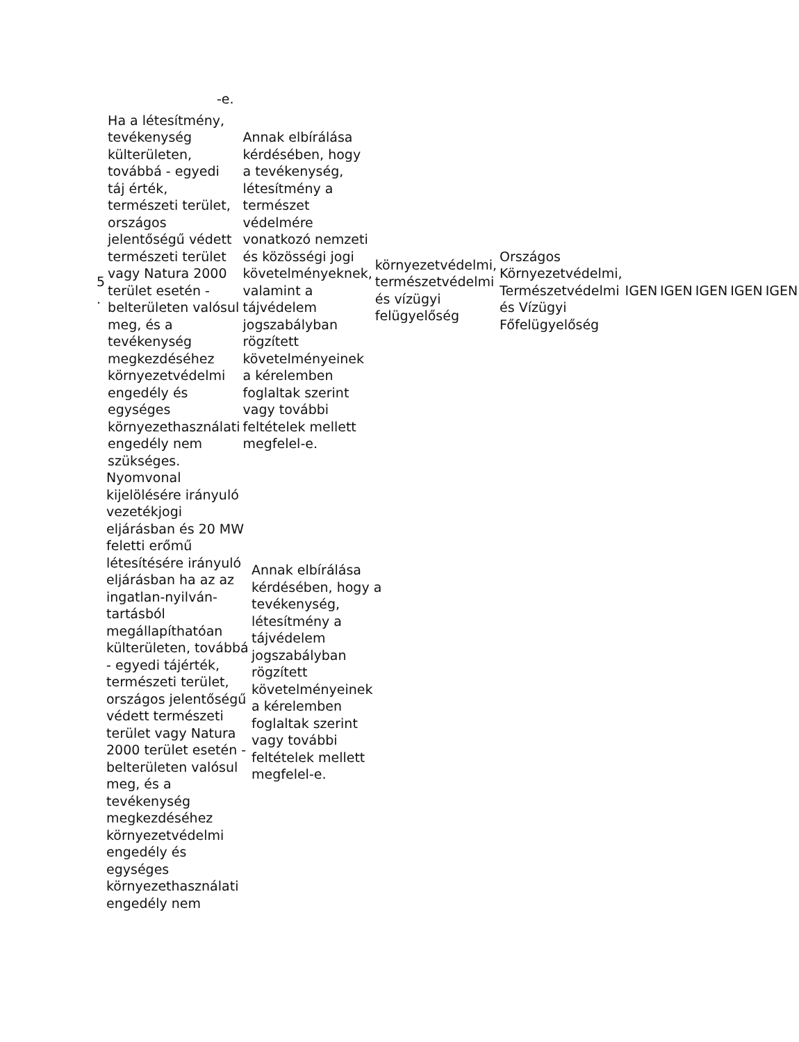-e.
| 5 . | Ha a létesítmény, tevékenység külterületen, továbbá - egyedi táj érték, természeti terület, országos jelentőségű védett természeti terület vagy Natura 2000 terület esetén - belterületen valósul meg, és a tevékenység megkezdéséhez környezetvédelmi engedély és egységes környezethasználati engedély nem szükséges. | Annak elbírálása kérdésében, hogy a tevékenység, létesítmény a természet védelmére vonatkozó nemzeti és közösségi jogi követelményeknek, valamint a tájvédelem jogszabályban rögzített követelményeinek a kérelemben foglaltak szerint vagy további feltételek mellett megfelel-e. | környezetvédelmi, természetvédelmi és vízügyi felügyelőség | Országos Környezetvédelmi, Természetvédelmi és Vízügyi Főfelügyelőség | IGEN | IGEN | IGEN | IGEN | IGEN |
| | Nyomvonal kijelölésére irányuló vezetékjogi eljárásban és 20 MW feletti erőmű létesítésére irányuló eljárásban ha az az ingatlan-nyilván-tartásból megállapíthatóan külterületen, továbbá - egyedi tájérték, természeti terület, országos jelentőségű védett természeti terület vagy Natura 2000 terület esetén - belterületen valósul meg, és a tevékenység megkezdéséhez környezetvédelmi engedély és egységes környezethasználati engedély nem | Annak elbírálása kérdésében, hogy a tevékenység, létesítmény a tájvédelem jogszabályban rögzített követelményeinek a kérelemben foglaltak szerint vagy további feltételek mellett megfelel-e. |